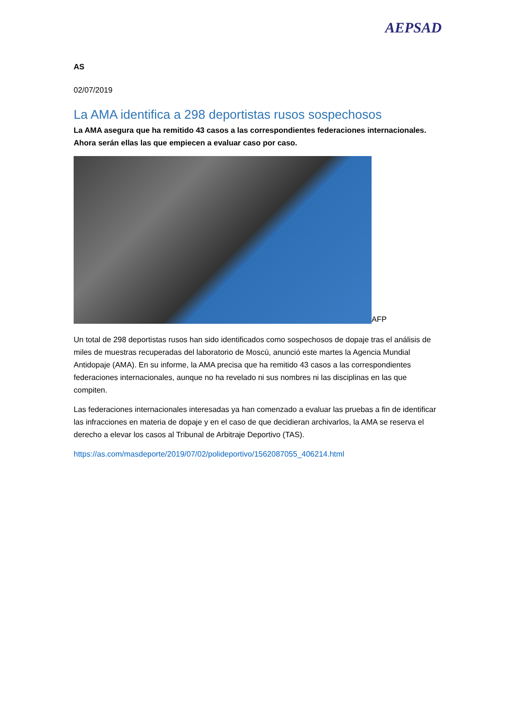AEPSAD
AS
02/07/2019
La AMA identifica a 298 deportistas rusos sospechosos
La AMA asegura que ha remitido 43 casos a las correspondientes federaciones internacionales. Ahora serán ellas las que empiecen a evaluar caso por caso.
AFP
Un total de 298 deportistas rusos han sido identificados como sospechosos de dopaje tras el análisis de miles de muestras recuperadas del laboratorio de Moscú, anunció este martes la Agencia Mundial Antidopaje (AMA). En su informe, la AMA precisa que ha remitido 43 casos a las correspondientes federaciones internacionales, aunque no ha revelado ni sus nombres ni las disciplinas en las que compiten.
Las federaciones internacionales interesadas ya han comenzado a evaluar las pruebas a fin de identificar las infracciones en materia de dopaje y en el caso de que decidieran archivarlos, la AMA se reserva el derecho a elevar los casos al Tribunal de Arbitraje Deportivo (TAS).
https://as.com/masdeporte/2019/07/02/polideportivo/1562087055_406214.html